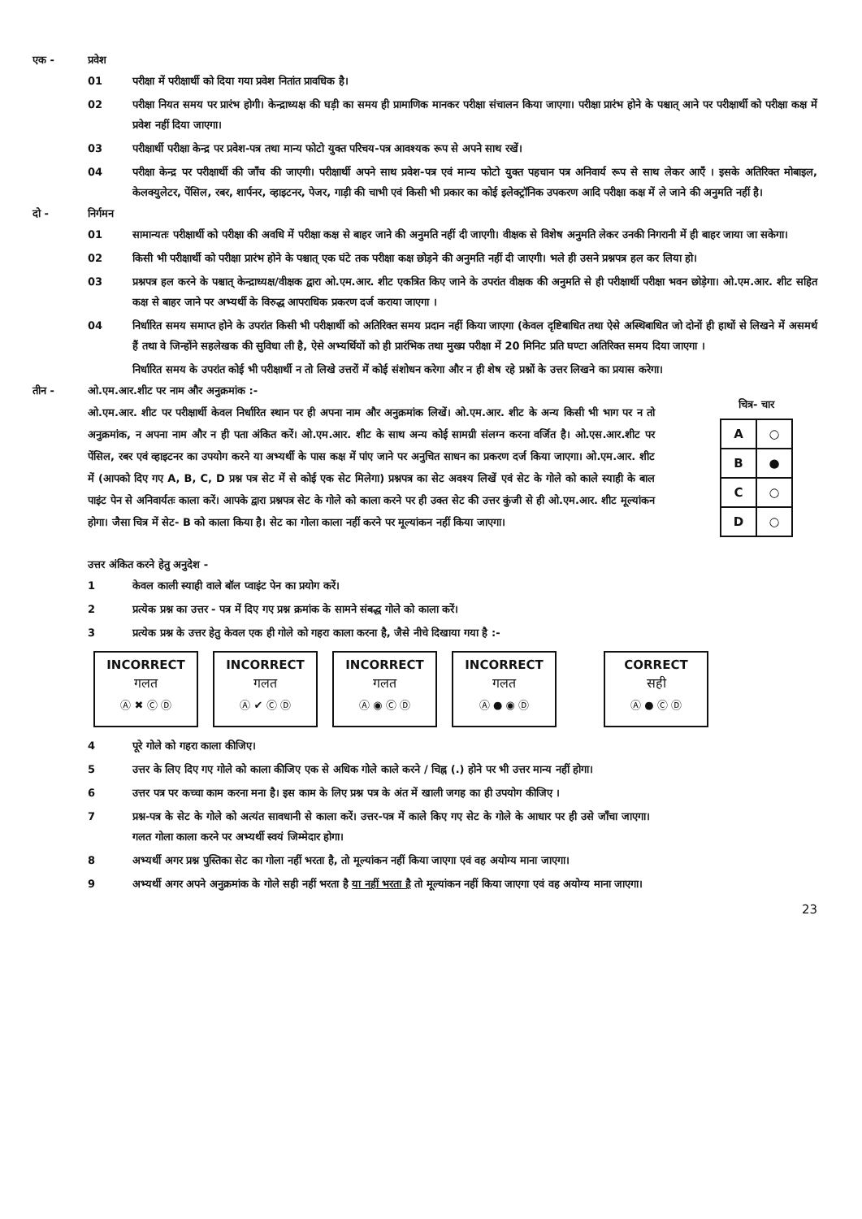एक - प्रवेश
01 परीक्षा में परीक्षार्थी को दिया गया प्रवेश नितांत प्रावधिक है।
02 परीक्षा नियत समय पर प्रारंभ होगी। केन्द्राध्यक्ष की घड़ी का समय ही प्रामाणिक मानकर परीक्षा संचालन किया जाएगा। परीक्षा प्रारंभ होने के पश्चात् आने पर परीक्षार्थी को परीक्षा कक्ष में प्रवेश नहीं दिया जाएगा।
03 परीक्षार्थी परीक्षा केन्द्र पर प्रवेश-पत्र तथा मान्य फोटो युक्त परिचय-पत्र आवश्यक रूप से अपने साथ रखें।
04 परीक्षा केन्द्र पर परीक्षार्थी की जाँच की जाएगी। परीक्षार्थी अपने साथ प्रवेश-पत्र एवं मान्य फोटो युक्त पहचान पत्र अनिवार्य रूप से साथ लेकर आएँ । इसके अतिरिक्त मोबाइल, केलक्युलेटर, पेंसिल, रबर, शार्पनर, व्हाइटनर, पेजर, गाड़ी की चाभी एवं किसी भी प्रकार का कोई इलेक्ट्रॉनिक उपकरण आदि परीक्षा कक्ष में ले जाने की अनुमति नहीं है।
दो - निर्गमन
01 सामान्यतः परीक्षार्थी को परीक्षा की अवधि में परीक्षा कक्ष से बाहर जाने की अनुमति नहीं दी जाएगी। वीक्षक से विशेष अनुमति लेकर उनकी निगरानी में ही बाहर जाया जा सकेगा।
02 किसी भी परीक्षार्थी को परीक्षा प्रारंभ होने के पश्चात् एक घंटे तक परीक्षा कक्ष छोड़ने की अनुमति नहीं दी जाएगी। भले ही उसने प्रश्नपत्र हल कर लिया हो।
03 प्रश्नपत्र हल करने के पश्चात् केन्द्राध्यक्ष/वीक्षक द्वारा ओ.एम.आर. शीट एकत्रित किए जाने के उपरांत वीक्षक की अनुमति से ही परीक्षार्थी परीक्षा भवन छोड़ेगा। ओ.एम.आर. शीट सहित कक्ष से बाहर जाने पर अभ्यर्थी के विरुद्ध आपराधिक प्रकरण दर्ज कराया जाएगा ।
04 निर्धारित समय समाप्त होने के उपरांत किसी भी परीक्षार्थी को अतिरिक्त समय प्रदान नहीं किया जाएगा (केवल दृष्टिबाधित तथा ऐसे अस्थिबाधित जो दोनों ही हाथों से लिखने में असमर्थ हैं तथा वे जिन्होंने सहलेखक की सुविधा ली है, ऐसे अभ्यर्थियों को ही प्रारंभिक तथा मुख्य परीक्षा में 20 मिनिट प्रति घण्टा अतिरिक्त समय दिया जाएगा ।
निर्धारित समय के उपरांत कोई भी परीक्षार्थी न तो लिखे उत्तरों में कोई संशोधन करेगा और न ही शेष रहे प्रश्नों के उत्तर लिखने का प्रयास करेगा।
तीन - ओ.एम.आर.शीट पर नाम और अनुक्रमांक :-
ओ.एम.आर. शीट पर परीक्षार्थी केवल निर्धारित स्थान पर ही अपना नाम और अनुक्रमांक लिखें। ओ.एम.आर. शीट के अन्य किसी भी भाग पर न तो अनुक्रमांक, न अपना नाम और न ही पता अंकित करें। ओ.एम.आर. शीट के साथ अन्य कोई सामग्री संलग्न करना वर्जित है। ओ.एस.आर.शीट पर पेंसिल, रबर एवं व्हाइटनर का उपयोग करने या अभ्यर्थी के पास कक्ष में पांए जाने पर अनुचित साधन का प्रकरण दर्ज किया जाएगा। ओ.एम.आर. शीट में (आपको दिए गए A, B, C, D प्रश्न पत्र सेट में से कोई एक सेट मिलेगा) प्रश्नपत्र का सेट अवश्य लिखें एवं सेट के गोले को काले स्याही के बाल पाइंट पेन से अनिवार्यतः काला करें। आपके द्वारा प्रश्नपत्र सेट के गोले को काला करने पर ही उक्त सेट की उत्तर कुंजी से ही ओ.एम.आर. शीट मूल्यांकन होगा। जैसा चित्र में सेट- B को काला किया है। सेट का गोला काला नहीं करने पर मूल्यांकन नहीं किया जाएगा।
चित्र- चार
| A | ○ |
| B | ● |
| C | ○ |
| D | ○ |
उत्तर अंकित करने हेतु अनुदेश -
1 केवल काली स्याही वाले बॉल प्वाइंट पेन का प्रयोग करें।
2 प्रत्येक प्रश्न का उत्तर - पत्र में दिए गए प्रश्न क्रमांक के सामने संबद्ध गोले को काला करें।
3 प्रत्येक प्रश्न के उत्तर हेतु केवल एक ही गोले को गहरा काला करना है, जैसे नीचे दिखाया गया है :-
INCORRECT
गलत
Ⓐ ✖ Ⓒ Ⓓ
INCORRECT
गलत
Ⓐ ✔ Ⓒ Ⓓ
INCORRECT
गलत
Ⓐ ◉ Ⓒ Ⓓ
INCORRECT
गलत
Ⓐ ● ◉ Ⓓ
CORRECT
सही
Ⓐ ● Ⓒ Ⓓ
4 पूरे गोले को गहरा काला कीजिए।
5 उत्तर के लिए दिए गए गोले को काला कीजिए एक से अधिक गोले काले करने / चिह्न (.) होने पर भी उत्तर मान्य नहीं होगा।
6 उत्तर पत्र पर कच्चा काम करना मना है। इस काम के लिए प्रश्न पत्र के अंत में खाली जगह का ही उपयोग कीजिए ।
7 प्रश्न-पत्र के सेट के गोले को अत्यंत सावधानी से काला करें। उत्तर-पत्र में काले किए गए सेट के गोले के आधार पर ही उसे जाँचा जाएगा। गलत गोला काला करने पर अभ्यर्थी स्वयं जिम्मेदार होगा।
8 अभ्यर्थी अगर प्रश्न पुस्तिका सेट का गोला नहीं भरता है, तो मूल्यांकन नहीं किया जाएगा एवं वह अयोग्य माना जाएगा।
9 अभ्यर्थी अगर अपने अनुक्रमांक के गोले सही नहीं भरता है या नहीं भरता है तो मूल्यांकन नहीं किया जाएगा एवं वह अयोग्य माना जाएगा।
23